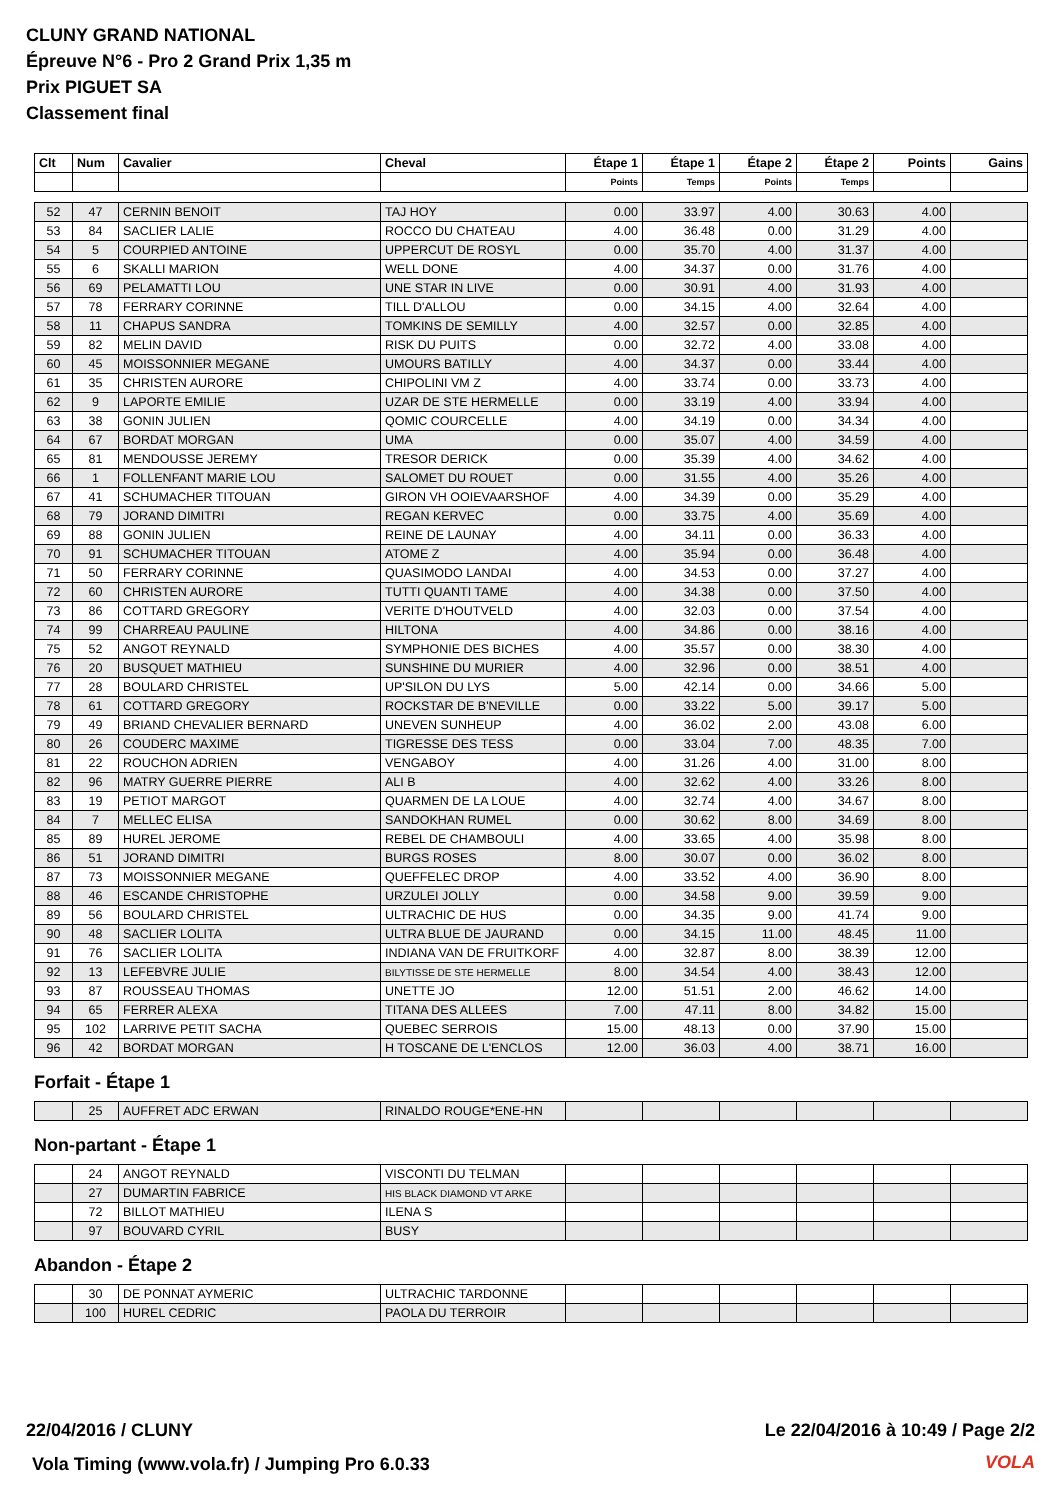CLUNY GRAND NATIONAL
Épreuve N°6 - Pro 2 Grand Prix 1,35 m
Prix PIGUET SA
Classement final
| Clt | Num | Cavalier | Cheval | Étape 1 | Étape 1 | Étape 2 | Étape 2 | Points | Gains |
| --- | --- | --- | --- | --- | --- | --- | --- | --- | --- |
| | | | | Points | Temps | Points | Temps | | |
| 52 | 47 | CERNIN BENOIT | TAJ HOY | 0.00 | 33.97 | 4.00 | 30.63 | 4.00 | |
| 53 | 84 | SACLIER LALIE | ROCCO DU CHATEAU | 4.00 | 36.48 | 0.00 | 31.29 | 4.00 | |
| 54 | 5 | COURPIED ANTOINE | UPPERCUT DE ROSYL | 0.00 | 35.70 | 4.00 | 31.37 | 4.00 | |
| 55 | 6 | SKALLI MARION | WELL DONE | 4.00 | 34.37 | 0.00 | 31.76 | 4.00 | |
| 56 | 69 | PELAMATTI LOU | UNE STAR IN LIVE | 0.00 | 30.91 | 4.00 | 31.93 | 4.00 | |
| 57 | 78 | FERRARY CORINNE | TILL D'ALLOU | 0.00 | 34.15 | 4.00 | 32.64 | 4.00 | |
| 58 | 11 | CHAPUS SANDRA | TOMKINS DE SEMILLY | 4.00 | 32.57 | 0.00 | 32.85 | 4.00 | |
| 59 | 82 | MELIN DAVID | RISK DU PUITS | 0.00 | 32.72 | 4.00 | 33.08 | 4.00 | |
| 60 | 45 | MOISSONNIER MEGANE | UMOURS BATILLY | 4.00 | 34.37 | 0.00 | 33.44 | 4.00 | |
| 61 | 35 | CHRISTEN AURORE | CHIPOLINI VM Z | 4.00 | 33.74 | 0.00 | 33.73 | 4.00 | |
| 62 | 9 | LAPORTE EMILIE | UZAR DE STE HERMELLE | 0.00 | 33.19 | 4.00 | 33.94 | 4.00 | |
| 63 | 38 | GONIN JULIEN | QOMIC COURCELLE | 4.00 | 34.19 | 0.00 | 34.34 | 4.00 | |
| 64 | 67 | BORDAT MORGAN | UMA | 0.00 | 35.07 | 4.00 | 34.59 | 4.00 | |
| 65 | 81 | MENDOUSSE JEREMY | TRESOR DERICK | 0.00 | 35.39 | 4.00 | 34.62 | 4.00 | |
| 66 | 1 | FOLLENFANT MARIE LOU | SALOMET DU ROUET | 0.00 | 31.55 | 4.00 | 35.26 | 4.00 | |
| 67 | 41 | SCHUMACHER TITOUAN | GIRON VH OOIEVAARSHOF | 4.00 | 34.39 | 0.00 | 35.29 | 4.00 | |
| 68 | 79 | JORAND DIMITRI | REGAN KERVEC | 0.00 | 33.75 | 4.00 | 35.69 | 4.00 | |
| 69 | 88 | GONIN JULIEN | REINE DE LAUNAY | 4.00 | 34.11 | 0.00 | 36.33 | 4.00 | |
| 70 | 91 | SCHUMACHER TITOUAN | ATOME Z | 4.00 | 35.94 | 0.00 | 36.48 | 4.00 | |
| 71 | 50 | FERRARY CORINNE | QUASIMODO LANDAI | 4.00 | 34.53 | 0.00 | 37.27 | 4.00 | |
| 72 | 60 | CHRISTEN AURORE | TUTTI QUANTI TAME | 4.00 | 34.38 | 0.00 | 37.50 | 4.00 | |
| 73 | 86 | COTTARD GREGORY | VERITE D'HOUTVELD | 4.00 | 32.03 | 0.00 | 37.54 | 4.00 | |
| 74 | 99 | CHARREAU PAULINE | HILTONA | 4.00 | 34.86 | 0.00 | 38.16 | 4.00 | |
| 75 | 52 | ANGOT REYNALD | SYMPHONIE DES BICHES | 4.00 | 35.57 | 0.00 | 38.30 | 4.00 | |
| 76 | 20 | BUSQUET MATHIEU | SUNSHINE DU MURIER | 4.00 | 32.96 | 0.00 | 38.51 | 4.00 | |
| 77 | 28 | BOULARD CHRISTEL | UP'SILON DU LYS | 5.00 | 42.14 | 0.00 | 34.66 | 5.00 | |
| 78 | 61 | COTTARD GREGORY | ROCKSTAR DE B'NEVILLE | 0.00 | 33.22 | 5.00 | 39.17 | 5.00 | |
| 79 | 49 | BRIAND CHEVALIER BERNARD | UNEVEN SUNHEUP | 4.00 | 36.02 | 2.00 | 43.08 | 6.00 | |
| 80 | 26 | COUDERC MAXIME | TIGRESSE DES TESS | 0.00 | 33.04 | 7.00 | 48.35 | 7.00 | |
| 81 | 22 | ROUCHON ADRIEN | VENGABOY | 4.00 | 31.26 | 4.00 | 31.00 | 8.00 | |
| 82 | 96 | MATRY GUERRE PIERRE | ALI B | 4.00 | 32.62 | 4.00 | 33.26 | 8.00 | |
| 83 | 19 | PETIOT MARGOT | QUARMEN DE LA LOUE | 4.00 | 32.74 | 4.00 | 34.67 | 8.00 | |
| 84 | 7 | MELLEC ELISA | SANDOKHAN RUMEL | 0.00 | 30.62 | 8.00 | 34.69 | 8.00 | |
| 85 | 89 | HUREL JEROME | REBEL DE CHAMBOULI | 4.00 | 33.65 | 4.00 | 35.98 | 8.00 | |
| 86 | 51 | JORAND DIMITRI | BURGS ROSES | 8.00 | 30.07 | 0.00 | 36.02 | 8.00 | |
| 87 | 73 | MOISSONNIER MEGANE | QUEFFELEC DROP | 4.00 | 33.52 | 4.00 | 36.90 | 8.00 | |
| 88 | 46 | ESCANDE CHRISTOPHE | URZULEI JOLLY | 0.00 | 34.58 | 9.00 | 39.59 | 9.00 | |
| 89 | 56 | BOULARD CHRISTEL | ULTRACHIC DE HUS | 0.00 | 34.35 | 9.00 | 41.74 | 9.00 | |
| 90 | 48 | SACLIER LOLITA | ULTRA BLUE DE JAURAND | 0.00 | 34.15 | 11.00 | 48.45 | 11.00 | |
| 91 | 76 | SACLIER LOLITA | INDIANA VAN DE FRUITKORF | 4.00 | 32.87 | 8.00 | 38.39 | 12.00 | |
| 92 | 13 | LEFEBVRE JULIE | BILYTISSE DE STE HERMELLE | 8.00 | 34.54 | 4.00 | 38.43 | 12.00 | |
| 93 | 87 | ROUSSEAU THOMAS | UNETTE JO | 12.00 | 51.51 | 2.00 | 46.62 | 14.00 | |
| 94 | 65 | FERRER ALEXA | TITANA DES ALLEES | 7.00 | 47.11 | 8.00 | 34.82 | 15.00 | |
| 95 | 102 | LARRIVE PETIT SACHA | QUEBEC SERROIS | 15.00 | 48.13 | 0.00 | 37.90 | 15.00 | |
| 96 | 42 | BORDAT MORGAN | H TOSCANE DE L'ENCLOS | 12.00 | 36.03 | 4.00 | 38.71 | 16.00 | |
Forfait - Étape 1
| | 25 | AUFFRET ADC ERWAN | RINALDO ROUGE*ENE-HN | | | | | | |
Non-partant - Étape 1
| | 24 | ANGOT REYNALD | VISCONTI DU TELMAN | | | | | | |
| | 27 | DUMARTIN FABRICE | HIS BLACK DIAMOND VT ARKE | | | | | | |
| | 72 | BILLOT MATHIEU | ILENA S | | | | | | |
| | 97 | BOUVARD CYRIL | BUSY | | | | | | |
Abandon - Étape 2
| | 30 | DE PONNAT AYMERIC | ULTRACHIC TARDONNE | | | | | | |
| | 100 | HUREL CEDRIC | PAOLA DU TERROIR | | | | | | |
22/04/2016 / CLUNY
Le 22/04/2016 à 10:49 / Page 2/2
Vola Timing (www.vola.fr) / Jumping Pro 6.0.33
VOLA